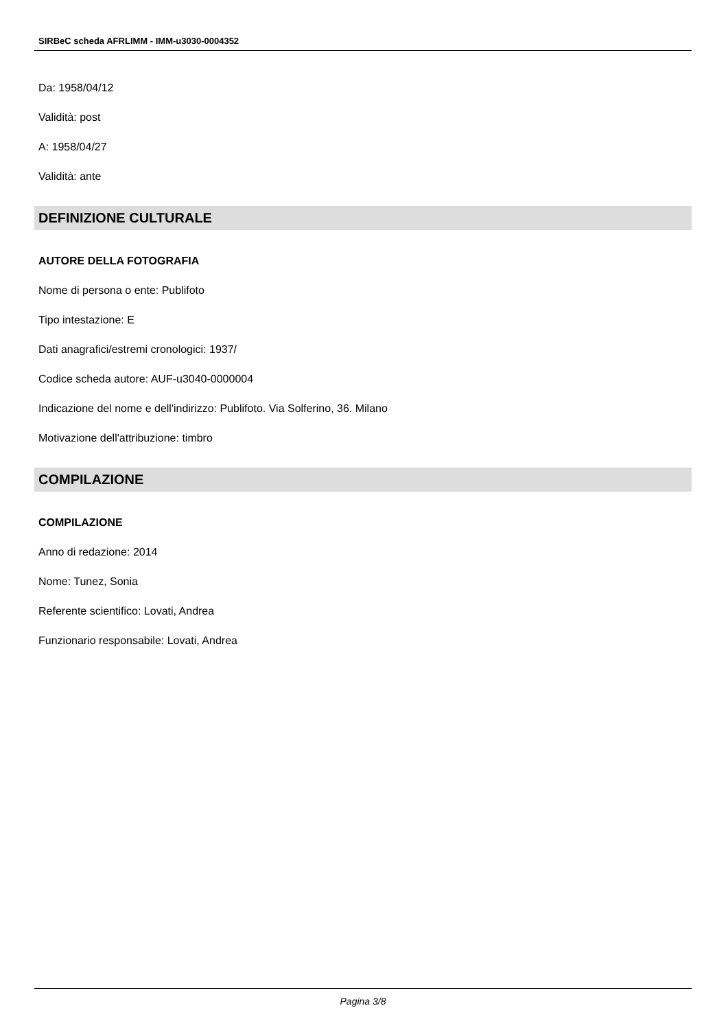SIRBeC scheda AFRLIMM - IMM-u3030-0004352
Da: 1958/04/12
Validità: post
A: 1958/04/27
Validità: ante
DEFINIZIONE CULTURALE
AUTORE DELLA FOTOGRAFIA
Nome di persona o ente: Publifoto
Tipo intestazione: E
Dati anagrafici/estremi cronologici: 1937/
Codice scheda autore: AUF-u3040-0000004
Indicazione del nome e dell'indirizzo: Publifoto. Via Solferino, 36. Milano
Motivazione dell'attribuzione: timbro
COMPILAZIONE
COMPILAZIONE
Anno di redazione: 2014
Nome: Tunez, Sonia
Referente scientifico: Lovati, Andrea
Funzionario responsabile: Lovati, Andrea
Pagina 3/8